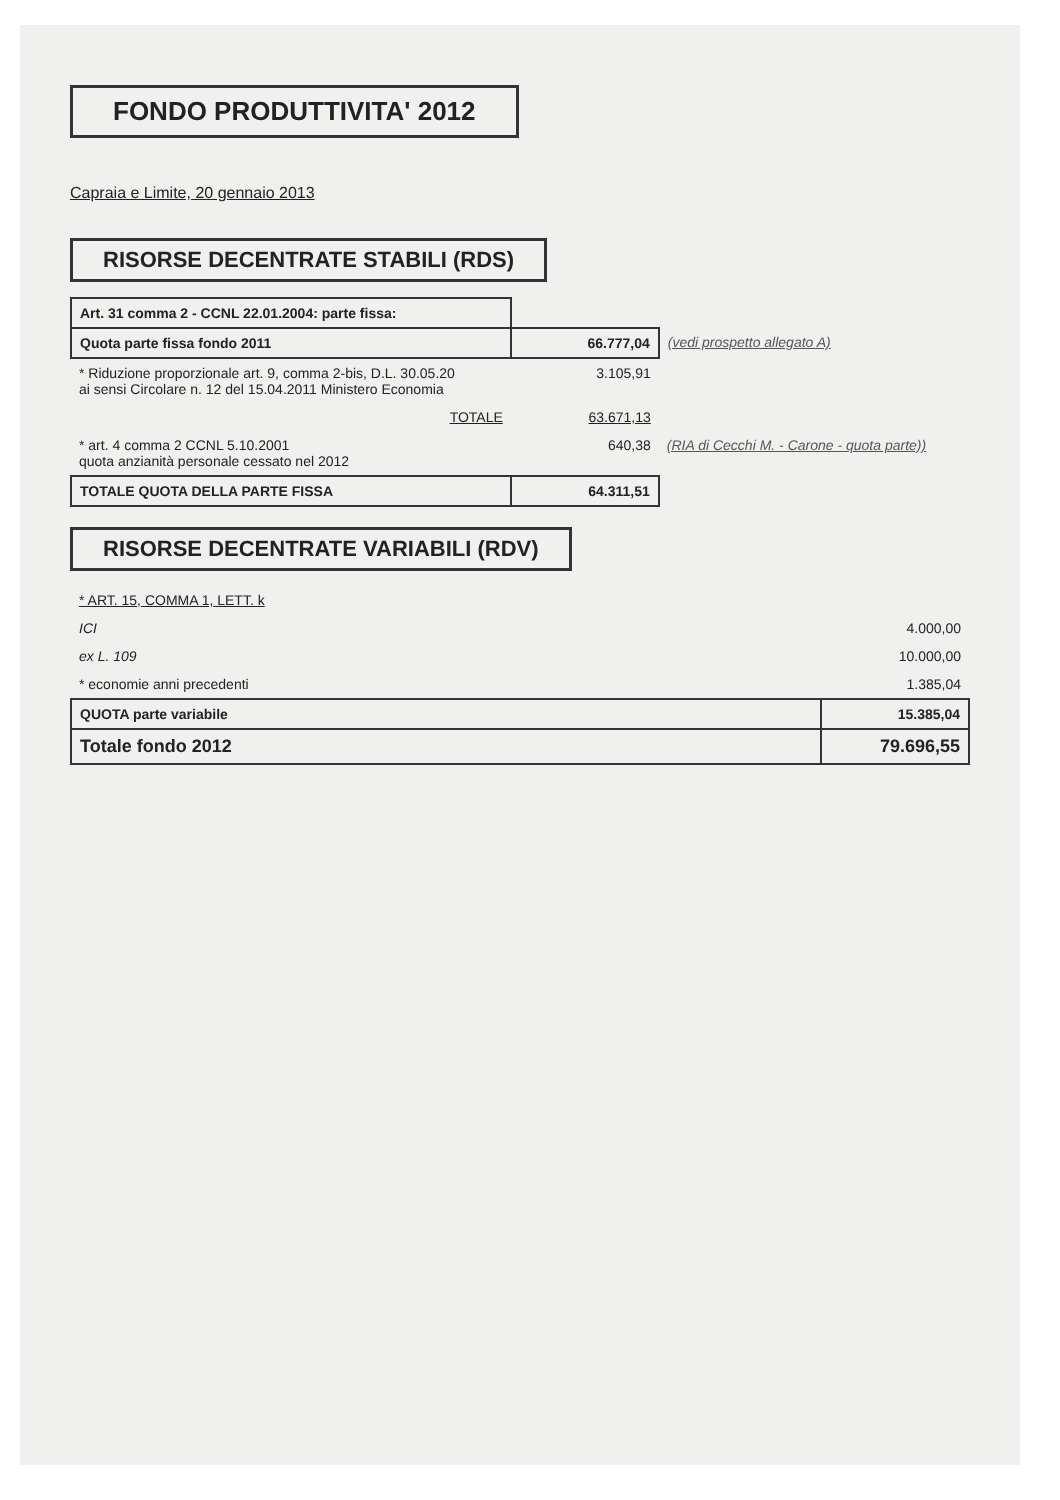FONDO PRODUTTIVITA' 2012
Capraia e Limite, 20 gennaio 2013
RISORSE DECENTRATE STABILI (RDS)
| Art. 31 comma 2 - CCNL 22.01.2004: parte fissa: | | |
| Quota parte fissa fondo 2011 | 66.777,04 | (vedi prospetto allegato A) |
| * Riduzione proporzionale art. 9, comma 2-bis, D.L. 30.05.20 ai sensi Circolare n. 12 del 15.04.2011 Ministero Economia | 3.105,91 | |
| TOTALE | 63.671,13 | |
| * art. 4 comma 2 CCNL 5.10.2001 quota anzianità personale cessato nel 2012 | 640,38 | (RIA di Cecchi M. - Carone - quota parte)) |
| TOTALE QUOTA DELLA PARTE FISSA | 64.311,51 | |
RISORSE DECENTRATE VARIABILI (RDV)
| * ART. 15, COMMA 1, LETT. k | |
| ICI | 4.000,00 |
| ex L. 109 | 10.000,00 |
| * economie anni precedenti | 1.385,04 |
| QUOTA parte variabile | 15.385,04 |
| Totale fondo 2012 | 79.696,55 |